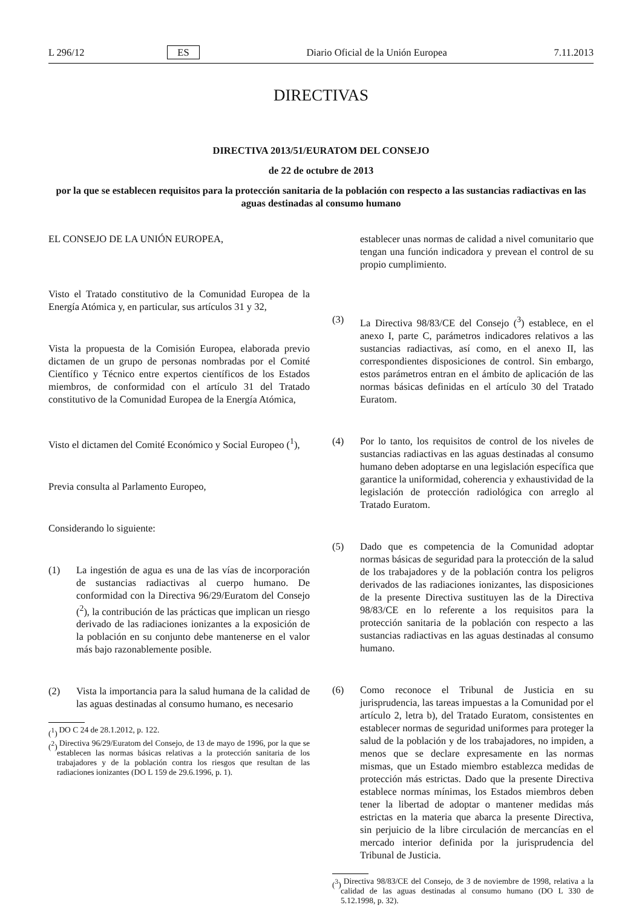L 296/12 ES Diario Oficial de la Unión Europea 7.11.2013
DIRECTIVAS
DIRECTIVA 2013/51/EURATOM DEL CONSEJO
de 22 de octubre de 2013
por la que se establecen requisitos para la protección sanitaria de la población con respecto a las sustancias radiactivas en las aguas destinadas al consumo humano
EL CONSEJO DE LA UNIÓN EUROPEA,
Visto el Tratado constitutivo de la Comunidad Europea de la Energía Atómica y, en particular, sus artículos 31 y 32,
Vista la propuesta de la Comisión Europea, elaborada previo dictamen de un grupo de personas nombradas por el Comité Científico y Técnico entre expertos científicos de los Estados miembros, de conformidad con el artículo 31 del Tratado constitutivo de la Comunidad Europea de la Energía Atómica,
Visto el dictamen del Comité Económico y Social Europeo (<sup>1</sup>),
Previa consulta al Parlamento Europeo,
Considerando lo siguiente:
(1) La ingestión de agua es una de las vías de incorporación de sustancias radiactivas al cuerpo humano. De conformidad con la Directiva 96/29/Euratom del Consejo (<sup>2</sup>), la contribución de las prácticas que implican un riesgo derivado de las radiaciones ionizantes a la exposición de la población en su conjunto debe mantenerse en el valor más bajo razonablemente posible.
(2) Vista la importancia para la salud humana de la calidad de las aguas destinadas al consumo humano, es necesario
(<sup>1</sup>) DO C 24 de 28.1.2012, p. 122.
(<sup>2</sup>) Directiva 96/29/Euratom del Consejo, de 13 de mayo de 1996, por la que se establecen las normas básicas relativas a la protección sanitaria de los trabajadores y de la población contra los riesgos que resultan de las radiaciones ionizantes (DO L 159 de 29.6.1996, p. 1).
establecer unas normas de calidad a nivel comunitario que tengan una función indicadora y prevean el control de su propio cumplimiento.
(3) La Directiva 98/83/CE del Consejo (<sup>3</sup>) establece, en el anexo I, parte C, parámetros indicadores relativos a las sustancias radiactivas, así como, en el anexo II, las correspondientes disposiciones de control. Sin embargo, estos parámetros entran en el ámbito de aplicación de las normas básicas definidas en el artículo 30 del Tratado Euratom.
(4) Por lo tanto, los requisitos de control de los niveles de sustancias radiactivas en las aguas destinadas al consumo humano deben adoptarse en una legislación específica que garantice la uniformidad, coherencia y exhaustividad de la legislación de protección radiológica con arreglo al Tratado Euratom.
(5) Dado que es competencia de la Comunidad adoptar normas básicas de seguridad para la protección de la salud de los trabajadores y de la población contra los peligros derivados de las radiaciones ionizantes, las disposiciones de la presente Directiva sustituyen las de la Directiva 98/83/CE en lo referente a los requisitos para la protección sanitaria de la población con respecto a las sustancias radiactivas en las aguas destinadas al consumo humano.
(6) Como reconoce el Tribunal de Justicia en su jurisprudencia, las tareas impuestas a la Comunidad por el artículo 2, letra b), del Tratado Euratom, consistentes en establecer normas de seguridad uniformes para proteger la salud de la población y de los trabajadores, no impiden, a menos que se declare expresamente en las normas mismas, que un Estado miembro establezca medidas de protección más estrictas. Dado que la presente Directiva establece normas mínimas, los Estados miembros deben tener la libertad de adoptar o mantener medidas más estrictas en la materia que abarca la presente Directiva, sin perjuicio de la libre circulación de mercancías en el mercado interior definida por la jurisprudencia del Tribunal de Justicia.
(<sup>3</sup>) Directiva 98/83/CE del Consejo, de 3 de noviembre de 1998, relativa a la calidad de las aguas destinadas al consumo humano (DO L 330 de 5.12.1998, p. 32).